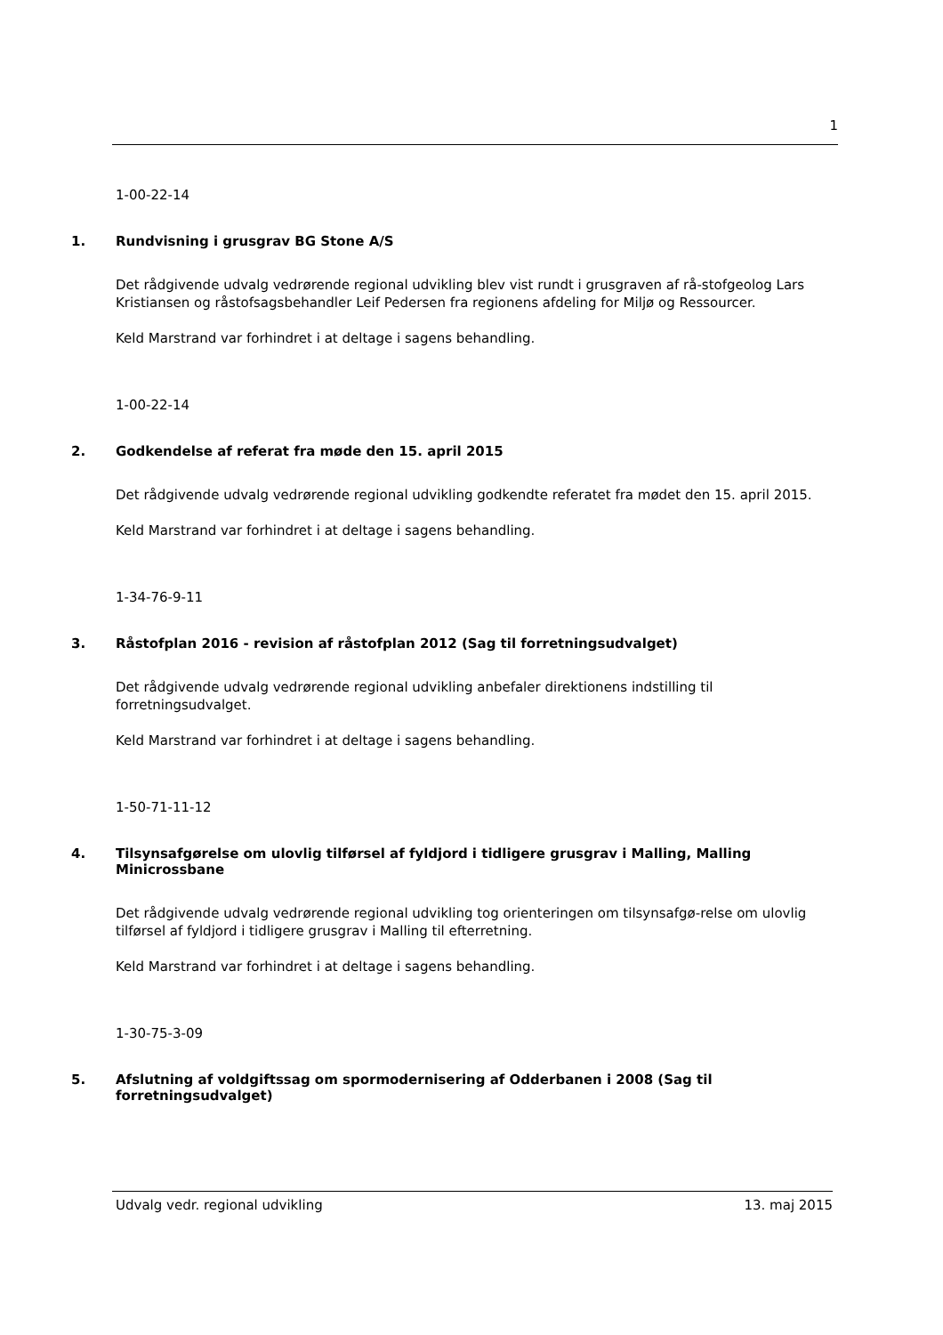1
1-00-22-14
1. Rundvisning i grusgrav BG Stone A/S
Det rådgivende udvalg vedrørende regional udvikling blev vist rundt i grusgraven af rå-stofgeolog Lars Kristiansen og råstofsagsbehandler Leif Pedersen fra regionens afdeling for Miljø og Ressourcer.
Keld Marstrand var forhindret i at deltage i sagens behandling.
1-00-22-14
2. Godkendelse af referat fra møde den 15. april 2015
Det rådgivende udvalg vedrørende regional udvikling godkendte referatet fra mødet den 15. april 2015.
Keld Marstrand var forhindret i at deltage i sagens behandling.
1-34-76-9-11
3. Råstofplan 2016 - revision af råstofplan 2012 (Sag til forretningsudvalget)
Det rådgivende udvalg vedrørende regional udvikling anbefaler direktionens indstilling til forretningsudvalget.
Keld Marstrand var forhindret i at deltage i sagens behandling.
1-50-71-11-12
4. Tilsynsafgørelse om ulovlig tilførsel af fyldjord i tidligere grusgrav i Malling, Malling Minicrossbane
Det rådgivende udvalg vedrørende regional udvikling tog orienteringen om tilsynsafgø-relse om ulovlig tilførsel af fyldjord i tidligere grusgrav i Malling til efterretning.
Keld Marstrand var forhindret i at deltage i sagens behandling.
1-30-75-3-09
5. Afslutning af voldgiftssag om spormodernisering af Odderbanen i 2008 (Sag til forretningsudvalget)
Udvalg vedr. regional udvikling 13. maj 2015